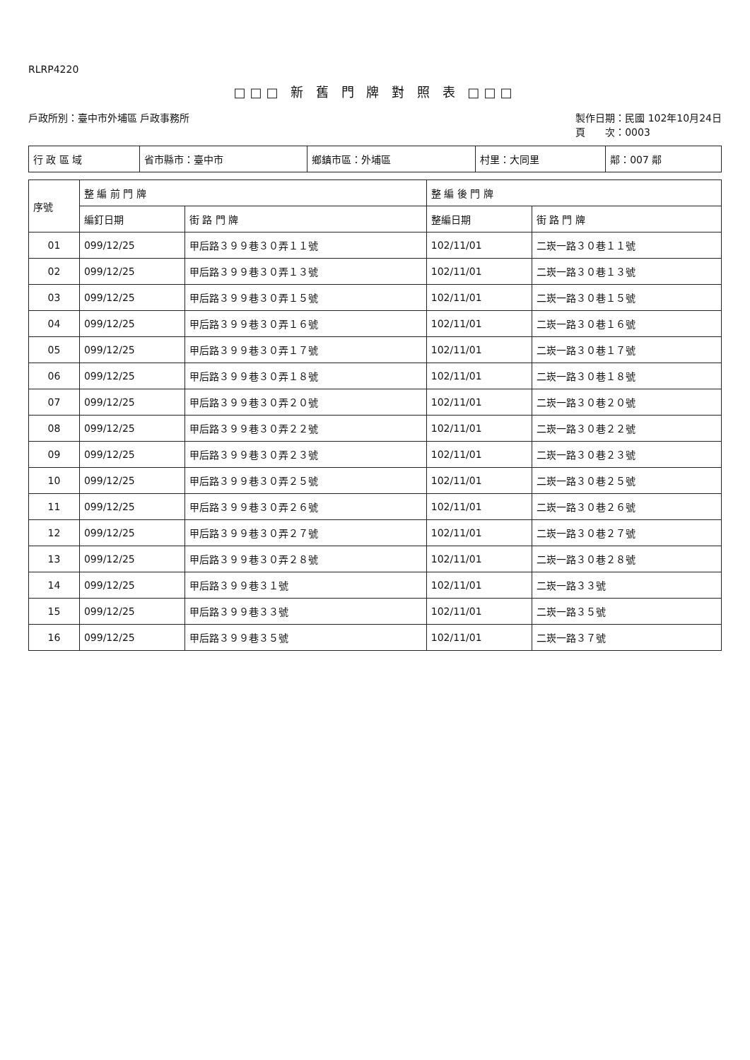RLRP4220
□□□ 新 舊 門 牌 對 照 表 □□□
戶政所別：臺中市外埔區 戶政事務所 製作日期：民國 102年10月24日
頁　　次：0003
| 行 政 區 域 | 省市縣市：臺中市 | 鄉鎮市區：外埔區 | 村里：大同里 | 鄰：007 鄰 |
| 序號 | 整 編 前 門 牌 | | 整 編 後 門 牌 | |
| --- | --- | --- | --- | --- |
| | 編釘日期 | 街 路 門 牌 | 整編日期 | 街 路 門 牌 |
| 01 | 099/12/25 | 甲后路３９９巷３０弄１１號 | 102/11/01 | 二崁一路３０巷１１號 |
| 02 | 099/12/25 | 甲后路３９９巷３０弄１３號 | 102/11/01 | 二崁一路３０巷１３號 |
| 03 | 099/12/25 | 甲后路３９９巷３０弄１５號 | 102/11/01 | 二崁一路３０巷１５號 |
| 04 | 099/12/25 | 甲后路３９９巷３０弄１６號 | 102/11/01 | 二崁一路３０巷１６號 |
| 05 | 099/12/25 | 甲后路３９９巷３０弄１７號 | 102/11/01 | 二崁一路３０巷１７號 |
| 06 | 099/12/25 | 甲后路３９９巷３０弄１８號 | 102/11/01 | 二崁一路３０巷１８號 |
| 07 | 099/12/25 | 甲后路３９９巷３０弄２０號 | 102/11/01 | 二崁一路３０巷２０號 |
| 08 | 099/12/25 | 甲后路３９９巷３０弄２２號 | 102/11/01 | 二崁一路３０巷２２號 |
| 09 | 099/12/25 | 甲后路３９９巷３０弄２３號 | 102/11/01 | 二崁一路３０巷２３號 |
| 10 | 099/12/25 | 甲后路３９９巷３０弄２５號 | 102/11/01 | 二崁一路３０巷２５號 |
| 11 | 099/12/25 | 甲后路３９９巷３０弄２６號 | 102/11/01 | 二崁一路３０巷２６號 |
| 12 | 099/12/25 | 甲后路３９９巷３０弄２７號 | 102/11/01 | 二崁一路３０巷２７號 |
| 13 | 099/12/25 | 甲后路３９９巷３０弄２８號 | 102/11/01 | 二崁一路３０巷２８號 |
| 14 | 099/12/25 | 甲后路３９９巷３１號 | 102/11/01 | 二崁一路３３號 |
| 15 | 099/12/25 | 甲后路３９９巷３３號 | 102/11/01 | 二崁一路３５號 |
| 16 | 099/12/25 | 甲后路３９９巷３５號 | 102/11/01 | 二崁一路３７號 |